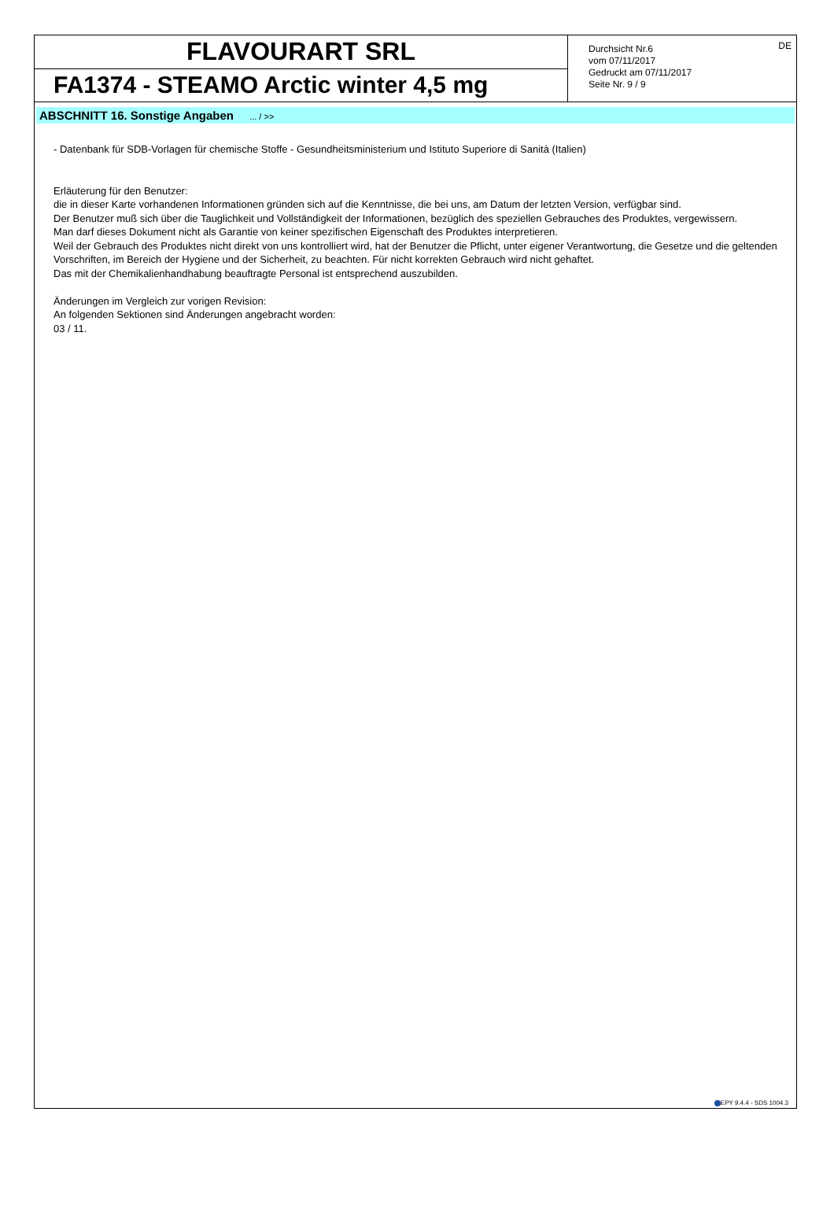FLAVOURART SRL
FA1374 - STEAMO Arctic winter 4,5 mg
Durchsicht Nr.6
vom 07/11/2017
Gedruckt am 07/11/2017
Seite Nr. 9 / 9
DE
ABSCHNITT 16. Sonstige Angaben ... / >>
- Datenbank für SDB-Vorlagen für chemische Stoffe - Gesundheitsministerium und Istituto Superiore di Sanità (Italien)
Erläuterung für den Benutzer:
die in dieser Karte vorhandenen Informationen gründen sich auf die Kenntnisse, die bei uns, am Datum der letzten Version, verfügbar sind.
Der Benutzer muß sich über die Tauglichkeit und Vollständigkeit der Informationen, bezüglich des speziellen Gebrauches des Produktes, vergewissern.
Man darf dieses Dokument nicht als Garantie von keiner spezifischen Eigenschaft des Produktes interpretieren.
Weil der Gebrauch des Produktes nicht direkt von uns kontrolliert wird, hat der Benutzer die Pflicht, unter eigener Verantwortung, die Gesetze und die geltenden Vorschriften, im Bereich der Hygiene und der Sicherheit, zu beachten. Für nicht korrekten Gebrauch wird nicht gehaftet.
Das mit der Chemikalienhandhabung beauftragte Personal ist entsprechend auszubilden.
Änderungen im Vergleich zur vorigen Revision:
An folgenden Sektionen sind Änderungen angebracht worden:
03 / 11.
EPY 9.4.4 - SDS 1004.3